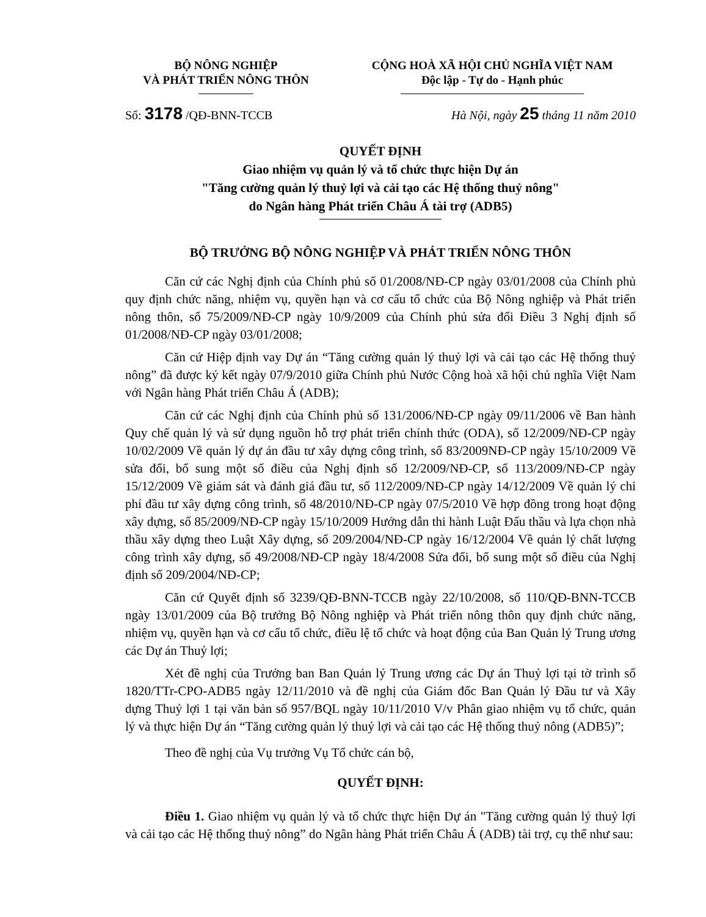BỘ NÔNG NGHIỆP
VÀ PHÁT TRIỂN NÔNG THÔN
CỘNG HOÀ XÃ HỘI CHỦ NGHĨA VIỆT NAM
Độc lập - Tự do - Hạnh phúc
Số: 3178 /QĐ-BNN-TCCB Hà Nội, ngày 25 tháng 11 năm 2010
QUYẾT ĐỊNH
Giao nhiệm vụ quản lý và tổ chức thực hiện Dự án
"Tăng cường quản lý thuỷ lợi và cải tạo các Hệ thống thuỷ nông"
do Ngân hàng Phát triển Châu Á tài trợ (ADB5)
BỘ TRƯỞNG BỘ NÔNG NGHIỆP VÀ PHÁT TRIỂN NÔNG THÔN
Căn cứ các Nghị định của Chính phủ số 01/2008/NĐ-CP ngày 03/01/2008 của Chính phủ quy định chức năng, nhiệm vụ, quyền hạn và cơ cấu tổ chức của Bộ Nông nghiệp và Phát triển nông thôn, số 75/2009/NĐ-CP ngày 10/9/2009 của Chính phủ sửa đổi Điều 3 Nghị định số 01/2008/NĐ-CP ngày 03/01/2008;
Căn cứ Hiệp định vay Dự án “Tăng cường quản lý thuỷ lợi và cải tạo các Hệ thống thuỷ nông” đã được ký kết ngày 07/9/2010 giữa Chính phủ Nước Cộng hoà xã hội chủ nghĩa Việt Nam với Ngân hàng Phát triển Châu Á (ADB);
Căn cứ các Nghị định của Chính phủ số 131/2006/NĐ-CP ngày 09/11/2006 về Ban hành Quy chế quản lý và sử dụng nguồn hỗ trợ phát triển chính thức (ODA), số 12/2009/NĐ-CP ngày 10/02/2009 Về quản lý dự án đầu tư xây dựng công trình, số 83/2009NĐ-CP ngày 15/10/2009 Về sửa đổi, bổ sung một số điều của Nghị định số 12/2009/NĐ-CP, số 113/2009/NĐ-CP ngày 15/12/2009 Về giám sát và đánh giá đầu tư, số 112/2009/NĐ-CP ngày 14/12/2009 Về quản lý chi phí đầu tư xây dựng công trình, số 48/2010/NĐ-CP ngày 07/5/2010 Về hợp đồng trong hoạt động xây dựng, số 85/2009/NĐ-CP ngày 15/10/2009 Hướng dẫn thi hành Luật Đấu thầu và lựa chọn nhà thầu xây dựng theo Luật Xây dựng, số 209/2004/NĐ-CP ngày 16/12/2004 Về quản lý chất lượng công trình xây dựng, số 49/2008/NĐ-CP ngày 18/4/2008 Sửa đổi, bổ sung một số điều của Nghị định số 209/2004/NĐ-CP;
Căn cứ Quyết định số 3239/QĐ-BNN-TCCB ngày 22/10/2008, số 110/QĐ-BNN-TCCB ngày 13/01/2009 của Bộ trưởng Bộ Nông nghiệp và Phát triển nông thôn quy định chức năng, nhiệm vụ, quyền hạn và cơ cấu tổ chức, điều lệ tổ chức và hoạt động của Ban Quản lý Trung ương các Dự án Thuỷ lợi;
Xét đề nghị của Trưởng ban Ban Quản lý Trung ương các Dự án Thuỷ lợi tại tờ trình số 1820/TTr-CPO-ADB5 ngày 12/11/2010 và đề nghị của Giám đốc Ban Quản lý Đầu tư và Xây dựng Thuỷ lợi 1 tại văn bản số 957/BQL ngày 10/11/2010 V/v Phân giao nhiệm vụ tổ chức, quản lý và thực hiện Dự án “Tăng cường quản lý thuỷ lợi và cải tạo các Hệ thống thuỷ nông (ADB5)”;
Theo đề nghị của Vụ trưởng Vụ Tổ chức cán bộ,
QUYẾT ĐỊNH:
Điều 1. Giao nhiệm vụ quản lý và tổ chức thực hiện Dự án "Tăng cường quản lý thuỷ lợi và cải tạo các Hệ thống thuỷ nông” do Ngân hàng Phát triển Châu Á (ADB) tài trợ, cụ thể như sau: